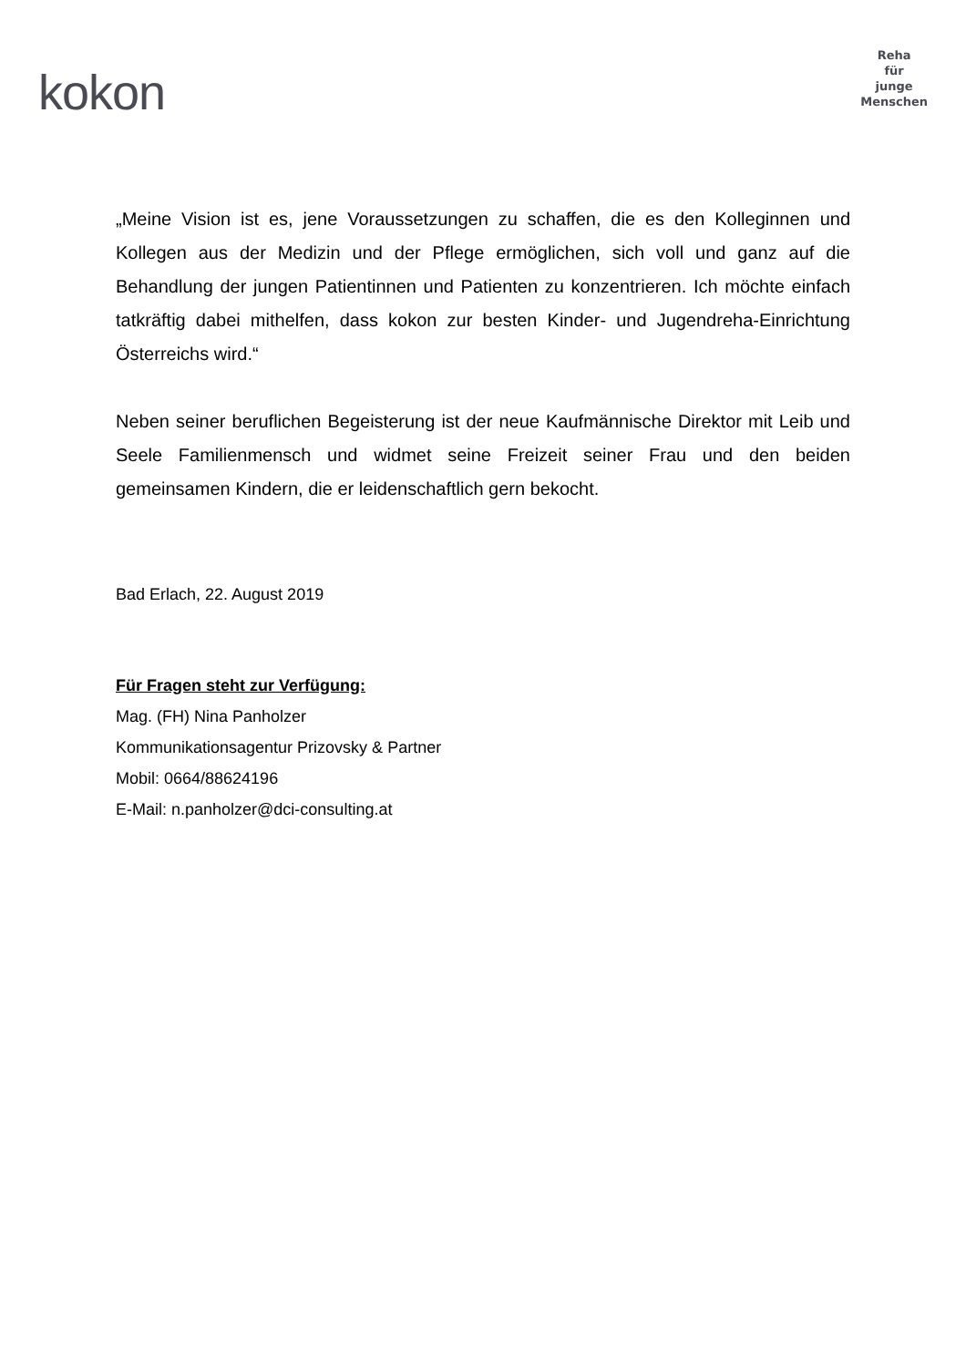kokon
Reha
für
junge
Menschen
„Meine Vision ist es, jene Voraussetzungen zu schaffen, die es den Kolleginnen und Kollegen aus der Medizin und der Pflege ermöglichen, sich voll und ganz auf die Behandlung der jungen Patientinnen und Patienten zu konzentrieren. Ich möchte einfach tatkräftig dabei mithelfen, dass kokon zur besten Kinder- und Jugendreha-Einrichtung Österreichs wird.“
Neben seiner beruflichen Begeisterung ist der neue Kaufmännische Direktor mit Leib und Seele Familienmensch und widmet seine Freizeit seiner Frau und den beiden gemeinsamen Kindern, die er leidenschaftlich gern bekocht.
Bad Erlach, 22. August 2019
Für Fragen steht zur Verfügung:
Mag. (FH) Nina Panholzer
Kommunikationsagentur Prizovsky & Partner
Mobil: 0664/88624196
E-Mail: n.panholzer@dci-consulting.at